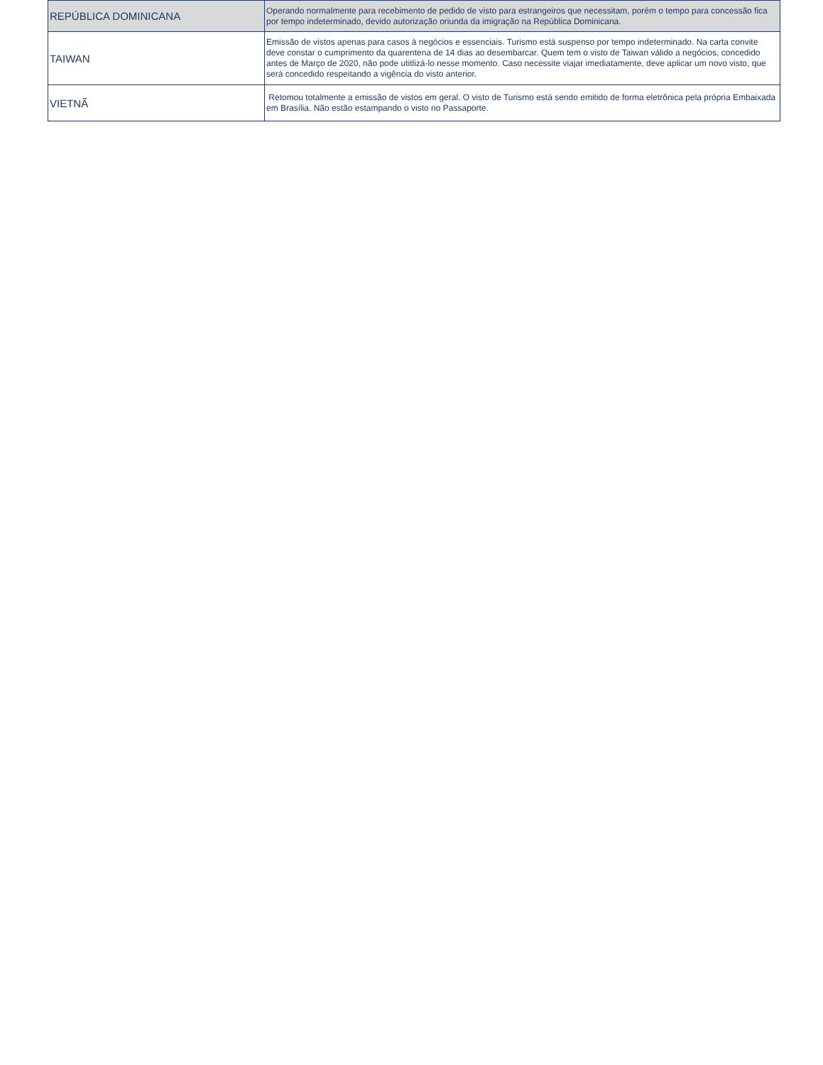| REPÚBLICA DOMINICANA | Operando normalmente para recebimento de pedido de visto para estrangeiros que necessitam, porém o tempo para concessão fica por tempo indeterminado, devido autorização oriunda da imigração na República Dominicana. |
| TAIWAN | Emissão de vistos apenas para casos à negócios e essenciais. Turismo está suspenso por tempo indeterminado. Na carta convite deve constar o cumprimento da quarentena de 14 dias ao desembarcar. Quem tem o visto de Taiwan válido a negócios, concedido antes de Março de 2020, não pode utitlizá-lo nesse momento. Caso necessite viajar imediatamente, deve aplicar um novo visto, que será concedido respeitando a vigência do visto anterior. |
| VIETNÃ | Retomou totalmente a emissão de vistos em geral. O visto de Turismo está sendo emitido de forma eletrônica pela própria Embaixada em Brasília. Não estão estampando o visto no Passaporte. |